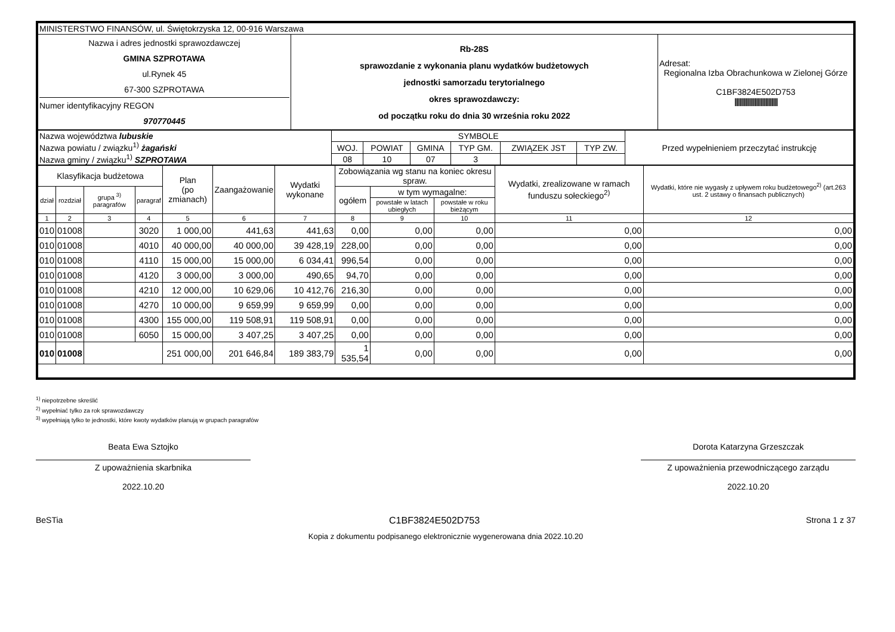| MINISTERSTWO FINANSÓW, ul. Świętokrzyska 12, 00-916 Warszawa | | |
| Nazwa i adres jednostki sprawozdawczej GMINA SZPROTAWA ul.Rynek 45 67-300 SZPROTAWA Numer identyfikacyjny REGON 970770445 | Rb-28S sprawozdanie z wykonania planu wydatków budżetowych jednostki samorzadu terytorialnego okres sprawozdawczy: od początku roku do dnia 30 września roku 2022 | Adresat: Regionalna Izba Obrachunkowa w Zielonej Górze C1BF3824E502D753 //////////////////////////////////////////// |
| Nazwa województwa lubuskie Nazwa powiatu / związku<sup>1)</sup> żagański Nazwa gminy / związku<sup>1)</sup> SZPROTAWA | SYMBOLE | | | | | | Przed wypełnieniem przeczytać instrukcję |
| | WOJ. | POWIAT | GMINA | TYP GM. | ZWIĄZEK JST | TYP ZW. | |
| | 08 | 10 | 07 | 3 | | | |
| Klasyfikacja budżetowa | | | | Plan (po zmianach) | Zaangażowanie | Wydatki wykonane | Zobowiązania wg stanu na koniec okresu spraw. | | | Wydatki, zrealizowane w ramach funduszu sołeckiego<sup>2)</sup> | Wydatki, które nie wygasły z upływem roku budżetowego<sup>2)</sup> (art.263 ust. 2 ustawy o finansach publicznych) |
| --- | --- | --- | --- | --- | --- | --- | --- | --- | --- | --- | --- |
| dział | rozdział | grupa <sup>3)</sup> paragrafów | paragraf | | | | ogółem | w tym wymagalne: | | | |
| | | | | | | | | powstałe w latach ubiegłych | powstałe w roku bieżącym | | |
| 1 | 2 | 3 | 4 | 5 | 6 | 7 | 8 | 9 | 10 | 11 | 12 |
| 010 | 01008 | | 3020 | 1 000,00 | 441,63 | 441,63 | 0,00 | 0,00 | 0,00 | 0,00 | 0,00 |
| 010 | 01008 | | 4010 | 40 000,00 | 40 000,00 | 39 428,19 | 228,00 | 0,00 | 0,00 | 0,00 | 0,00 |
| 010 | 01008 | | 4110 | 15 000,00 | 15 000,00 | 6 034,41 | 996,54 | 0,00 | 0,00 | 0,00 | 0,00 |
| 010 | 01008 | | 4120 | 3 000,00 | 3 000,00 | 490,65 | 94,70 | 0,00 | 0,00 | 0,00 | 0,00 |
| 010 | 01008 | | 4210 | 12 000,00 | 10 629,06 | 10 412,76 | 216,30 | 0,00 | 0,00 | 0,00 | 0,00 |
| 010 | 01008 | | 4270 | 10 000,00 | 9 659,99 | 9 659,99 | 0,00 | 0,00 | 0,00 | 0,00 | 0,00 |
| 010 | 01008 | | 4300 | 155 000,00 | 119 508,91 | 119 508,91 | 0,00 | 0,00 | 0,00 | 0,00 | 0,00 |
| 010 | 01008 | | 6050 | 15 000,00 | 3 407,25 | 3 407,25 | 0,00 | 0,00 | 0,00 | 0,00 | 0,00 |
| 010 | 01008 | | | 251 000,00 | 201 646,84 | 189 383,79 | 1 535,54 | 0,00 | 0,00 | 0,00 | 0,00 |
<sup>1)</sup> niepotrzebne skreślić
<sup>2)</sup> wypełniać tylko za rok sprawozdawczy
<sup>3)</sup> wypełniają tylko te jednostki, które kwoty wydatków planują w grupach paragrafów
Beata Ewa Sztojko
Z upoważnienia skarbnika
2022.10.20
Dorota Katarzyna Grzeszczak
Z upoważnienia przewodniczącego zarządu
2022.10.20
BeSTia C1BF3824E502D753 Strona 1 z 37
Kopia z dokumentu podpisanego elektronicznie wygenerowana dnia 2022.10.20